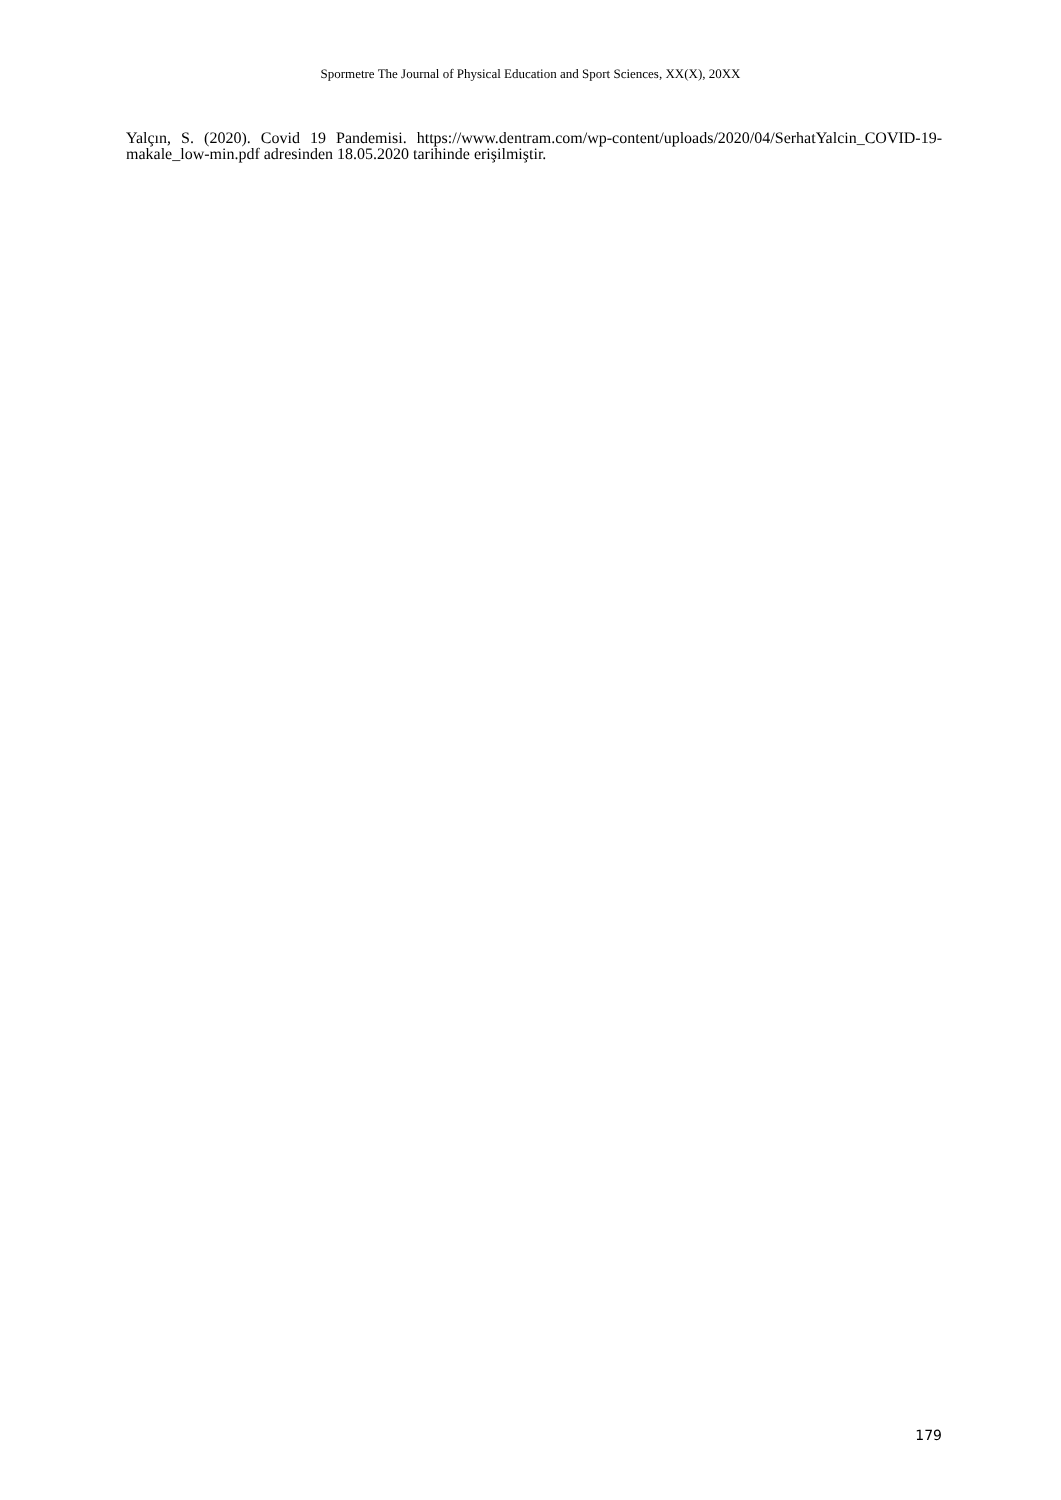Spormetre The Journal of Physical Education and Sport Sciences, XX(X), 20XX
Yalçın, S. (2020). Covid 19 Pandemisi. https://www.dentram.com/wp-content/uploads/2020/04/SerhatYalcin_COVID-19-makale_low-min.pdf adresinden 18.05.2020 tarihinde erişilmiştir.
179